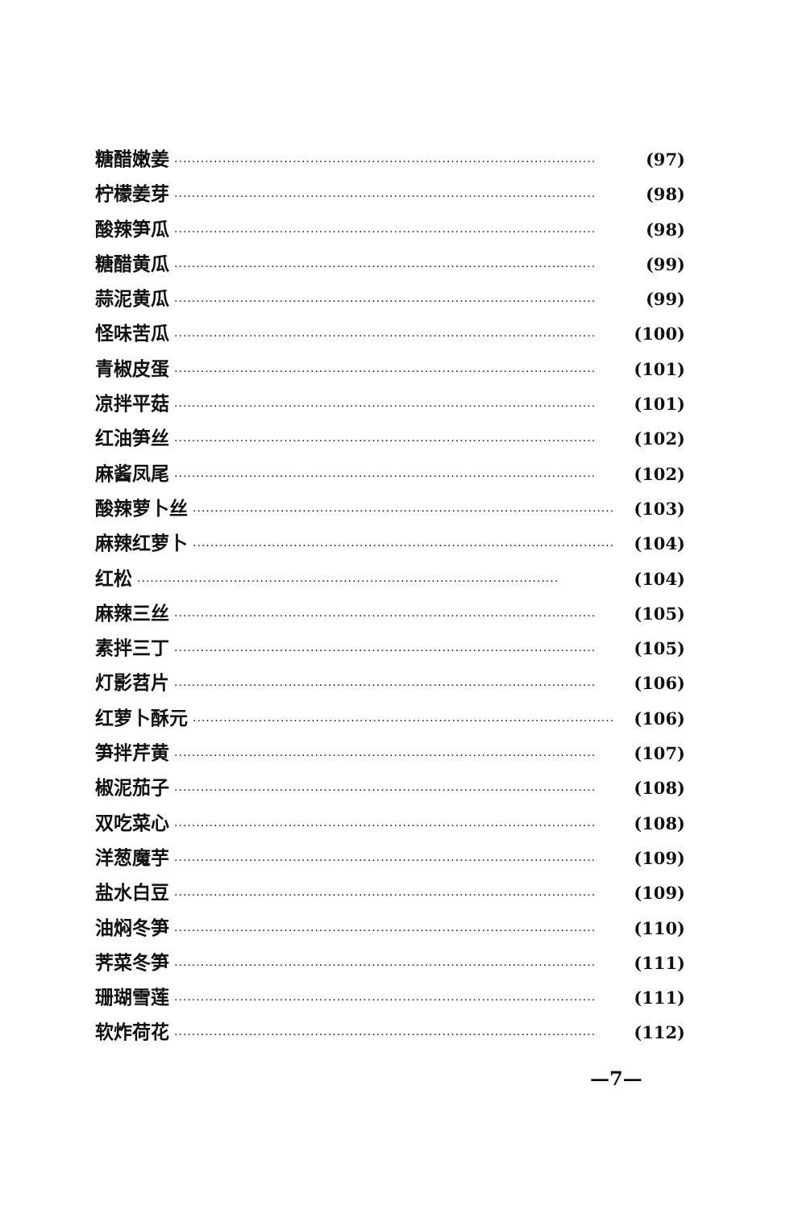糖醋嫩姜 ································································································ (97)
柠檬姜芽 ································································································ (98)
酸辣笋瓜 ································································································ (98)
糖醋黄瓜 ································································································ (99)
蒜泥黄瓜 ································································································ (99)
怪味苦瓜 ································································································ (100)
青椒皮蛋 ································································································ (101)
凉拌平菇 ································································································ (101)
红油笋丝 ································································································ (102)
麻酱凤尾 ································································································ (102)
酸辣萝卜丝 ································································································ (103)
麻辣红萝卜 ································································································ (104)
红松 ································································································ (104)
麻辣三丝 ································································································ (105)
素拌三丁 ································································································ (105)
灯影苕片 ································································································ (106)
红萝卜酥元 ································································································ (106)
笋拌芹黄 ································································································ (107)
椒泥茄子 ································································································ (108)
双吃菜心 ································································································ (108)
洋葱魔芋 ································································································ (109)
盐水白豆 ································································································ (109)
油焖冬笋 ································································································ (110)
荠菜冬笋 ································································································ (111)
珊瑚雪莲 ································································································ (111)
软炸荷花 ································································································ (112)
—7—